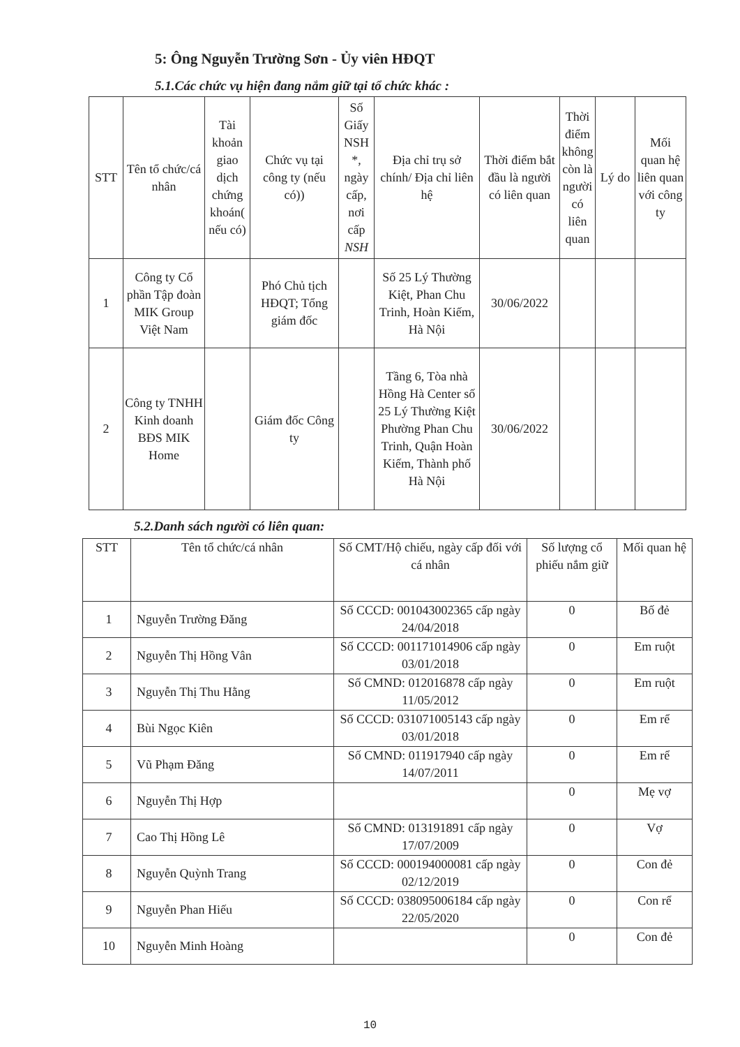5: Ông Nguyễn Trường Sơn - Ủy viên HĐQT
5.1.Các chức vụ hiện đang nắm giữ tại tổ chức khác :
| STT | Tên tổ chức/cá nhân | Tài khoản giao dịch chứng khoán( nếu có) | Chức vụ tại công ty (nếu có)) | Số Giấy NSH *, ngày cấp, nơi cấp NSH | Địa chỉ trụ sở chính/ Địa chỉ liên hệ | Thời điểm bắt đầu là người có liên quan | Thời điểm không còn là người có liên quan | Lý do | Mối quan hệ liên quan với công ty |
| --- | --- | --- | --- | --- | --- | --- | --- | --- | --- |
| 1 | Công ty Cổ phần Tập đoàn MIK Group Việt Nam | | Phó Chủ tịch HĐQT; Tổng giám đốc | | Số 25 Lý Thường Kiệt, Phan Chu Trinh, Hoàn Kiếm, Hà Nội | 30/06/2022 | | | |
| 2 | Công ty TNHH Kinh doanh BĐS MIK Home | | Giám đốc Công ty | | Tầng 6, Tòa nhà Hồng Hà Center số 25 Lý Thường Kiệt Phường Phan Chu Trinh, Quận Hoàn Kiếm, Thành phố Hà Nội | 30/06/2022 | | | |
5.2.Danh sách người có liên quan:
| STT | Tên tổ chức/cá nhân | Số CMT/Hộ chiếu, ngày cấp đối với cá nhân | Số lượng cổ phiếu nắm giữ | Mối quan hệ |
| --- | --- | --- | --- | --- |
| 1 | Nguyễn Trường Đăng | Số CCCD: 001043002365 cấp ngày 24/04/2018 | 0 | Bố đẻ |
| 2 | Nguyễn Thị Hồng Vân | Số CCCD: 001171014906 cấp ngày 03/01/2018 | 0 | Em ruột |
| 3 | Nguyễn Thị Thu Hằng | Số CMND: 012016878 cấp ngày 11/05/2012 | 0 | Em ruột |
| 4 | Bùi Ngọc Kiên | Số CCCD: 031071005143 cấp ngày 03/01/2018 | 0 | Em rể |
| 5 | Vũ Phạm Đăng | Số CMND: 011917940 cấp ngày 14/07/2011 | 0 | Em rể |
| 6 | Nguyễn Thị Hợp | | 0 | Mẹ vợ |
| 7 | Cao Thị Hồng Lê | Số CMND: 013191891 cấp ngày 17/07/2009 | 0 | Vợ |
| 8 | Nguyễn Quỳnh Trang | Số CCCD: 000194000081 cấp ngày 02/12/2019 | 0 | Con đẻ |
| 9 | Nguyễn Phan Hiếu | Số CCCD: 038095006184 cấp ngày 22/05/2020 | 0 | Con rể |
| 10 | Nguyễn Minh Hoàng | | 0 | Con đẻ |
10